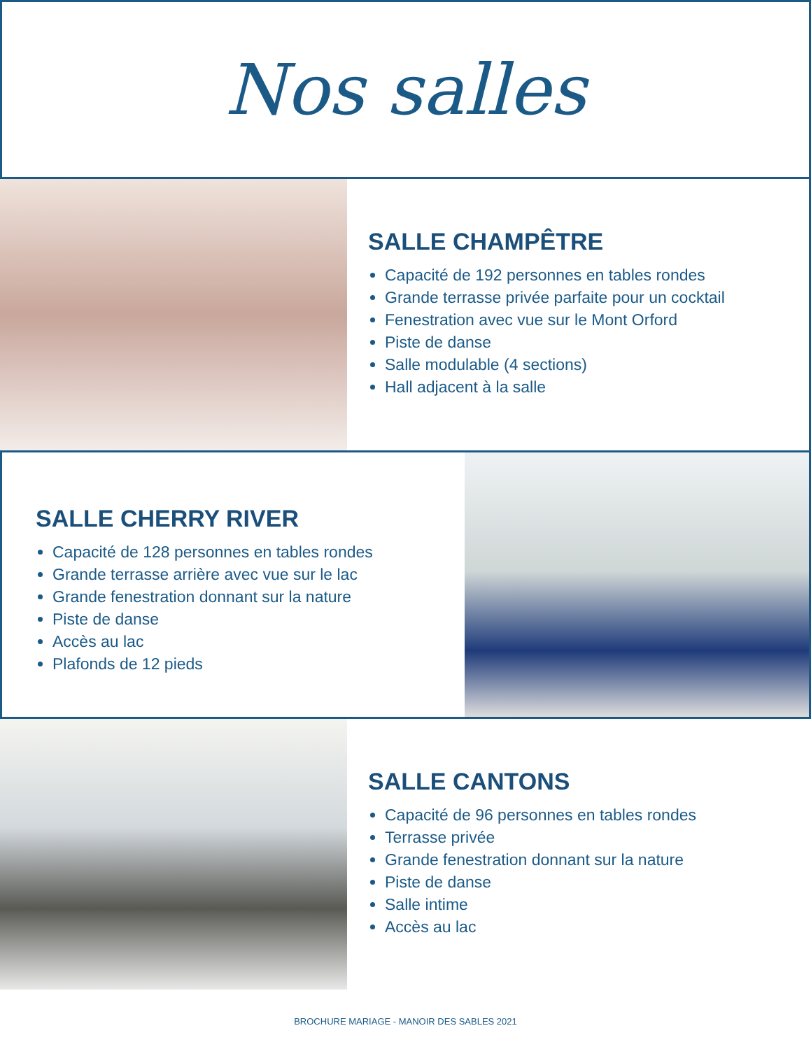Nos salles
SALLE CHAMPÊTRE
Capacité de 192 personnes en tables rondes
Grande terrasse privée parfaite pour un cocktail
Fenestration avec vue sur le Mont Orford
Piste de danse
Salle modulable (4 sections)
Hall adjacent à la salle
SALLE CHERRY RIVER
Capacité de 128 personnes en tables rondes
Grande terrasse arrière avec vue sur le lac
Grande fenestration donnant sur la nature
Piste de danse
Accès au lac
Plafonds de 12 pieds
SALLE CANTONS
Capacité de 96 personnes en tables rondes
Terrasse privée
Grande fenestration donnant sur la nature
Piste de danse
Salle intime
Accès au lac
BROCHURE MARIAGE - MANOIR DES SABLES 2021